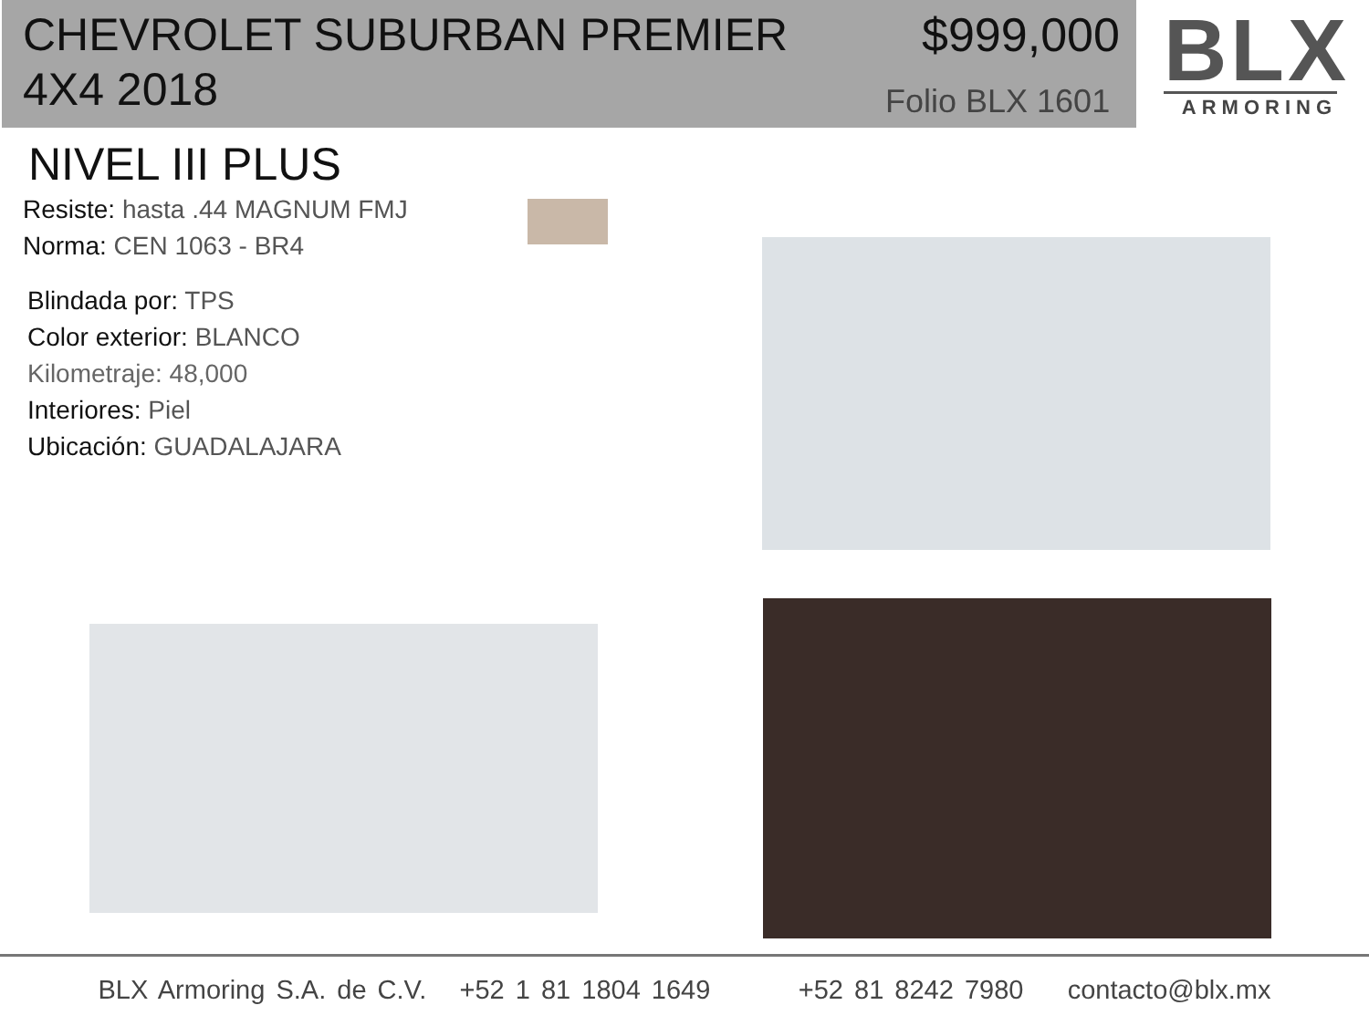CHEVROLET SUBURBAN PREMIER 4X4 2018
$999,000
Folio BLX 1601
BLX
ARMORING
NIVEL III PLUS
Resiste: hasta .44 MAGNUM FMJ
Norma: CEN 1063 - BR4
Blindada por: TPS
Color exterior: BLANCO
Kilometraje: 48,000
Interiores: Piel
Ubicación: GUADALAJARA
BLX Armoring S.A. de C.V. +52 1 81 1804 1649 +52 81 8242 7980 contacto@blx.mx